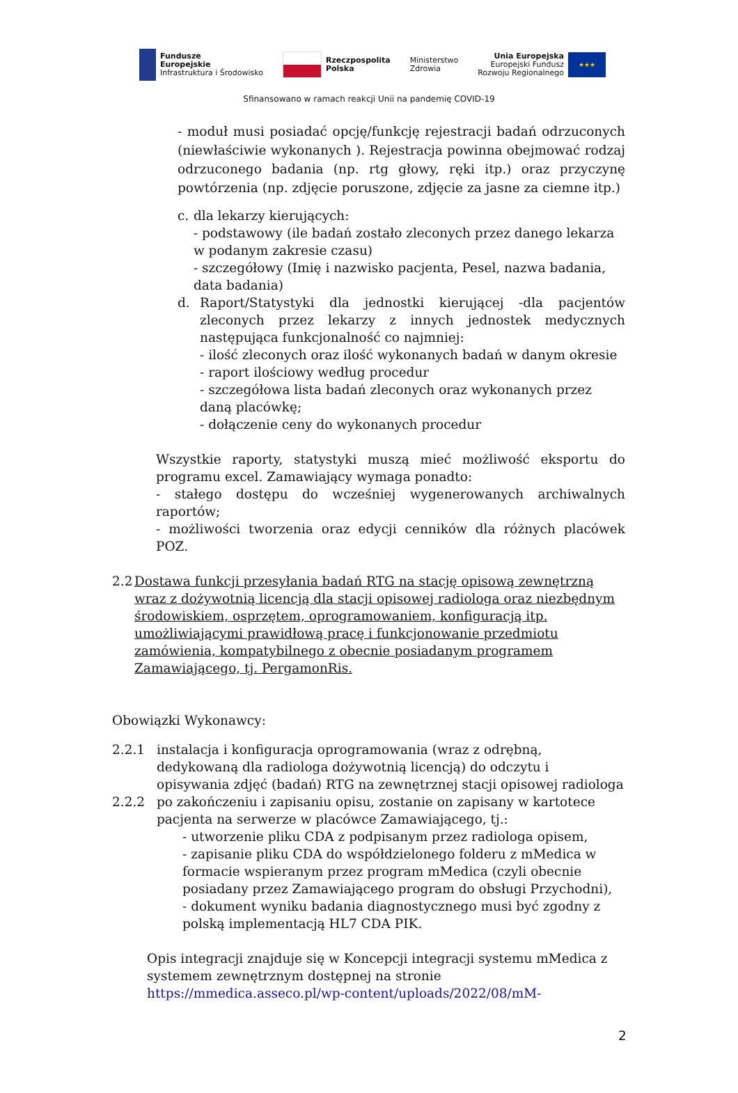Fundusze
Europejskie
Infrastruktura i Środowisko
Rzeczpospolita
Polska
Ministerstwo
Zdrowia
Unia Europejska
Europejski Fundusz
Rozwoju Regionalnego ★★★
Sfinansowano w ramach reakcji Unii na pandemię COVID-19
- moduł musi posiadać opcję/funkcję rejestracji badań odrzuconych (niewłaściwie wykonanych ). Rejestracja powinna obejmować rodzaj odrzuconego badania (np. rtg głowy, ręki itp.) oraz przyczynę powtórzenia (np. zdjęcie poruszone, zdjęcie za jasne za ciemne itp.)
c. dla lekarzy kierujących:
- podstawowy (ile badań zostało zleconych przez danego lekarza w podanym zakresie czasu)
- szczegółowy (Imię i nazwisko pacjenta, Pesel, nazwa badania, data badania)
d. Raport/Statystyki dla jednostki kierującej -dla pacjentów zleconych przez lekarzy z innych jednostek medycznych następująca funkcjonalność co najmniej:
- ilość zleconych oraz ilość wykonanych badań w danym okresie
- raport ilościowy według procedur
- szczegółowa lista badań zleconych oraz wykonanych przez daną placówkę;
- dołączenie ceny do wykonanych procedur
Wszystkie raporty, statystyki muszą mieć możliwość eksportu do programu excel. Zamawiający wymaga ponadto:
- stałego dostępu do wcześniej wygenerowanych archiwalnych raportów;
- możliwości tworzenia oraz edycji cenników dla różnych placówek POZ.
2.2
Dostawa funkcji przesyłania badań RTG na stację opisową zewnętrzną wraz z dożywotnią licencją dla stacji opisowej radiologa oraz niezbędnym środowiskiem, osprzętem, oprogramowaniem, konfiguracją itp. umożliwiającymi prawidłową pracę i funkcjonowanie przedmiotu zamówienia, kompatybilnego z obecnie posiadanym programem Zamawiającego, tj. PergamonRis.
Obowiązki Wykonawcy:
2.2.1 instalacja i konfiguracja oprogramowania (wraz z odrębną, dedykowaną dla radiologa dożywotnią licencją) do odczytu i opisywania zdjęć (badań) RTG na zewnętrznej stacji opisowej radiologa
2.2.2 po zakończeniu i zapisaniu opisu, zostanie on zapisany w kartotece pacjenta na serwerze w placówce Zamawiającego, tj.:
- utworzenie pliku CDA z podpisanym przez radiologa opisem,
- zapisanie pliku CDA do współdzielonego folderu z mMedica w formacie wspieranym przez program mMedica (czyli obecnie posiadany przez Zamawiającego program do obsługi Przychodni),
- dokument wyniku badania diagnostycznego musi być zgodny z polską implementacją HL7 CDA PIK.
Opis integracji znajduje się w Koncepcji integracji systemu mMedica z systemem zewnętrznym dostępnej na stronie https://mmedica.asseco.pl/wp-content/uploads/2022/08/mM-
2